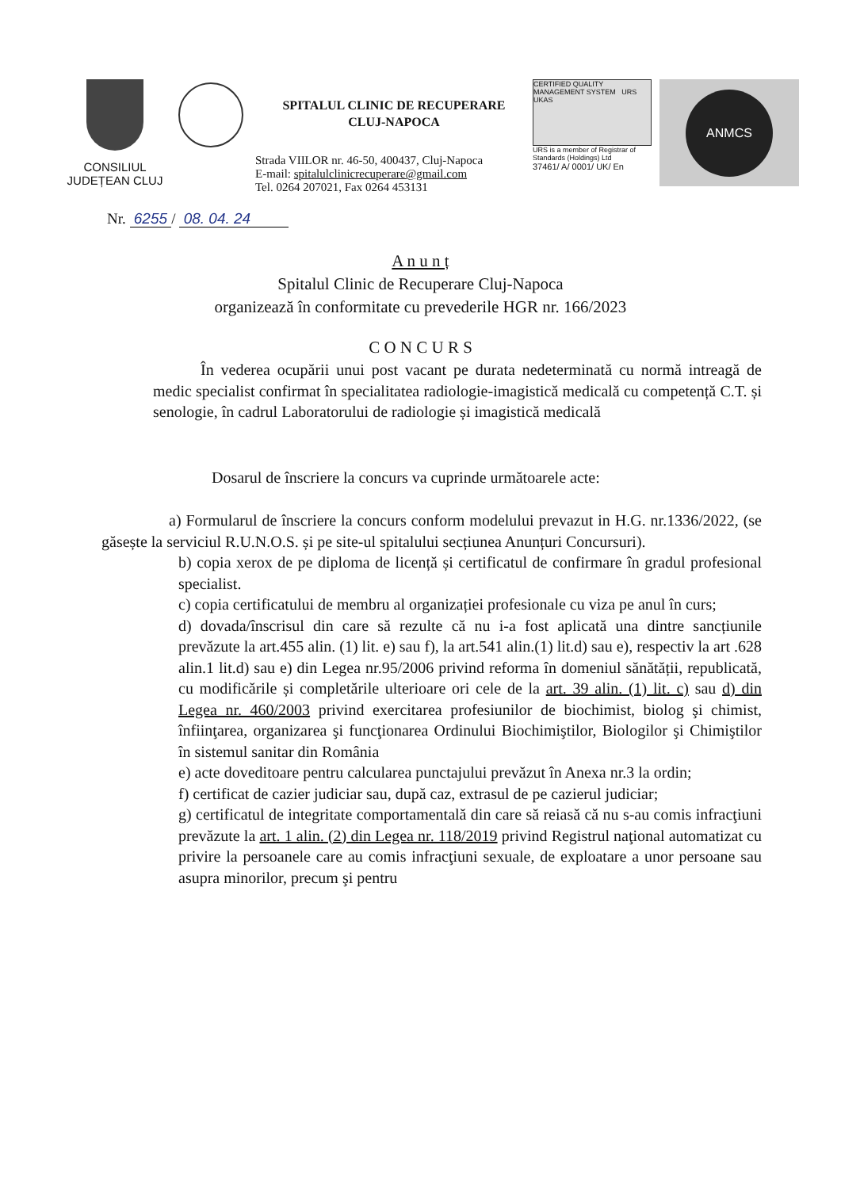CONSILIUL
JUDEȚEAN CLUJ
SPITALUL CLINIC DE RECUPERARE
CLUJ-NAPOCA
Strada VIILOR nr. 46-50, 400437, Cluj-Napoca
E-mail: spitalulclinicrecuperare@gmail.com
Tel. 0264 207021, Fax 0264 453131
CERTIFIED QUALITY MANAGEMENT SYSTEM URS UKAS
URS is a member of Registrar of Standards (Holdings) Ltd
37461/ A/ 0001/ UK/ En
ANMCS
Nr. 6255 / 08. 04. 24
A n u n ț
Spitalul Clinic de Recuperare Cluj-Napoca
organizează în conformitate cu prevederile HGR nr. 166/2023
C O N C U R S
În vederea ocupării unui post vacant pe durata nedeterminată cu normă intreagă de medic specialist confirmat în specialitatea radiologie-imagistică medicală cu competență C.T. și senologie, în cadrul Laboratorului de radiologie și imagistică medicală
Dosarul de înscriere la concurs va cuprinde următoarele acte:
a) Formularul de înscriere la concurs conform modelului prevazut in H.G. nr.1336/2022, (se găsește la serviciul R.U.N.O.S. și pe site-ul spitalului secțiunea Anunțuri Concursuri).
b) copia xerox de pe diploma de licență și certificatul de confirmare în gradul profesional specialist.
c) copia certificatului de membru al organizației profesionale cu viza pe anul în curs;
d) dovada/înscrisul din care să rezulte că nu i-a fost aplicată una dintre sancțiunile prevăzute la art.455 alin. (1) lit. e) sau f), la art.541 alin.(1) lit.d) sau e), respectiv la art .628 alin.1 lit.d) sau e) din Legea nr.95/2006 privind reforma în domeniul sănătății, republicată, cu modificările și completările ulterioare ori cele de la art. 39 alin. (1) lit. c) sau d) din Legea nr. 460/2003 privind exercitarea profesiunilor de biochimist, biolog şi chimist, înfiinţarea, organizarea şi funcţionarea Ordinului Biochimiştilor, Biologilor şi Chimiştilor în sistemul sanitar din România
e) acte doveditoare pentru calcularea punctajului prevăzut în Anexa nr.3 la ordin;
f) certificat de cazier judiciar sau, după caz, extrasul de pe cazierul judiciar;
g) certificatul de integritate comportamentală din care să reiasă că nu s-au comis infracţiuni prevăzute la art. 1 alin. (2) din Legea nr. 118/2019 privind Registrul naţional automatizat cu privire la persoanele care au comis infracţiuni sexuale, de exploatare a unor persoane sau asupra minorilor, precum şi pentru